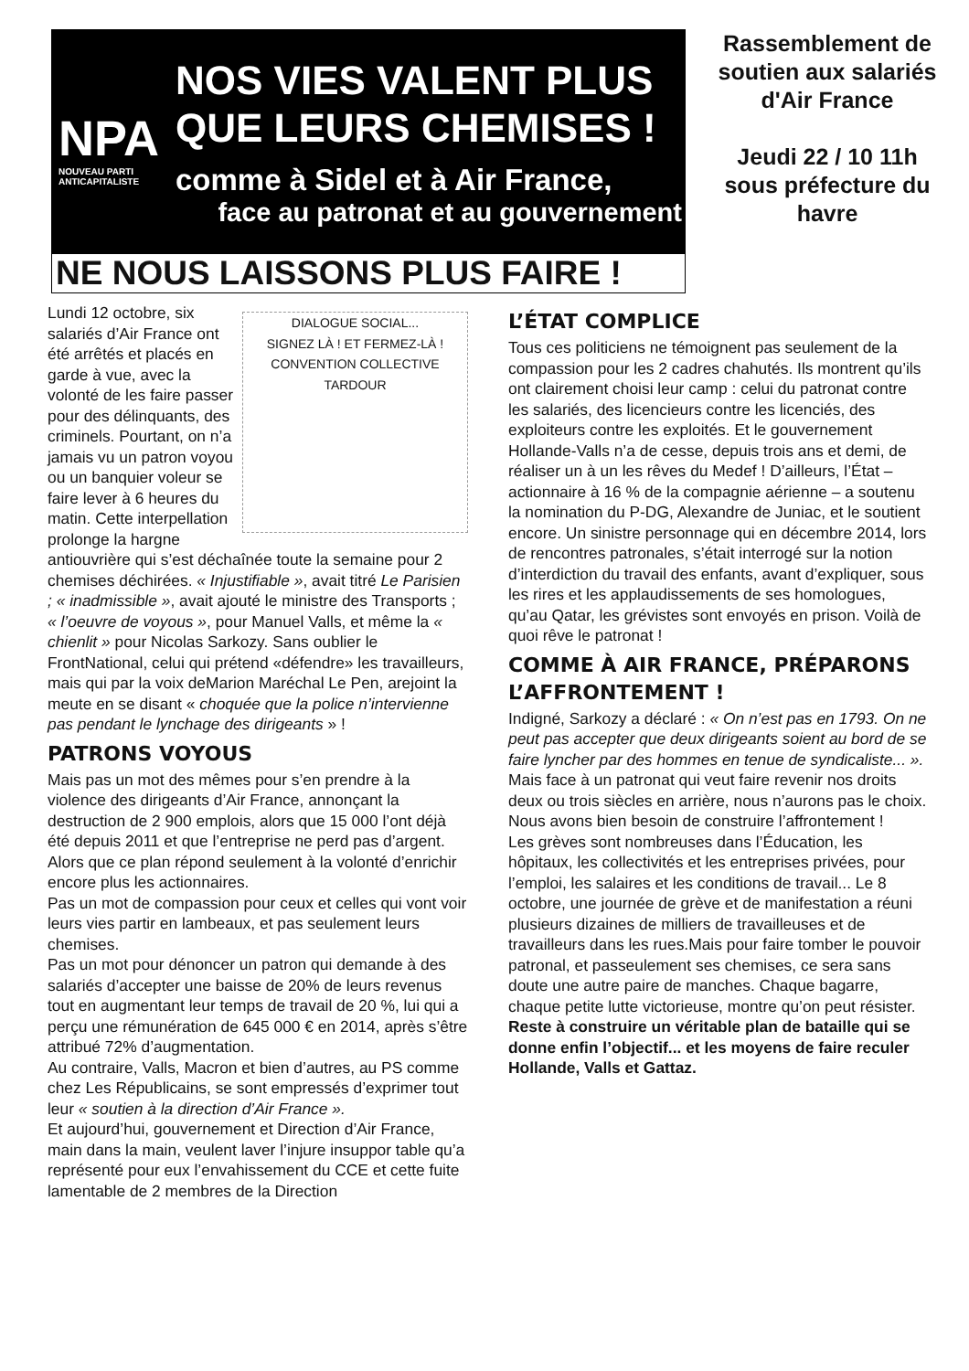NPA
NOUVEAU PARTI ANTICAPITALISTE
NOS VIES VALENT PLUS QUE LEURS CHEMISES !
comme à Sidel et à Air France,
face au patronat et au gouvernement
NE NOUS LAISSONS PLUS FAIRE !
Rassemblement de soutien aux salariés d'Air France
Jeudi 22 / 10 11h sous préfecture du havre
DIALOGUE SOCIAL...
SIGNEZ LÀ ! ET FERMEZ-LÀ !
CONVENTION COLLECTIVE
TARDOUR
Lundi 12 octobre, six salariés d’Air France ont été arrêtés et placés en garde à vue, avec la volonté de les faire passer pour des délinquants, des criminels. Pourtant, on n’a jamais vu un patron voyou ou un banquier voleur se faire lever à 6 heures du matin. Cette interpellation prolonge la hargne antiouvrière qui s’est déchaînée toute la semaine pour 2 chemises déchirées. « Injustifiable », avait titré Le Parisien ; « inadmissible », avait ajouté le ministre des Transports ; « l’oeuvre de voyous », pour Manuel Valls, et même la « chienlit » pour Nicolas Sarkozy. Sans oublier le FrontNational, celui qui prétend «défendre» les travailleurs, mais qui par la voix deMarion Maréchal Le Pen, arejoint la meute en se disant « choquée que la police n’intervienne pas pendant le lynchage des dirigeants » !
PATRONS VOYOUS
Mais pas un mot des mêmes pour s’en prendre à la violence des dirigeants d’Air France, annonçant la destruction de 2 900 emplois, alors que 15 000 l’ont déjà été depuis 2011 et que l’entreprise ne perd pas d’argent. Alors que ce plan répond seulement à la volonté d’enrichir encore plus les actionnaires.
Pas un mot de compassion pour ceux et celles qui vont voir leurs vies partir en lambeaux, et pas seulement leurs chemises.
Pas un mot pour dénoncer un patron qui demande à des salariés d’accepter une baisse de 20% de leurs revenus tout en augmentant leur temps de travail de 20 %, lui qui a perçu une rémunération de 645 000 € en 2014, après s’être attribué 72% d’augmentation.
Au contraire, Valls, Macron et bien d’autres, au PS comme chez Les Républicains, se sont empressés d’exprimer tout leur « soutien à la direction d’Air France ».
Et aujourd’hui, gouvernement et Direction d’Air France, main dans la main, veulent laver l’injure insuppor table qu’a représenté pour eux l’envahissement du CCE et cette fuite lamentable de 2 membres de la Direction
L’ÉTAT COMPLICE
Tous ces politiciens ne témoignent pas seulement de la compassion pour les 2 cadres chahutés. Ils montrent qu’ils ont clairement choisi leur camp : celui du patronat contre les salariés, des licencieurs contre les licenciés, des exploiteurs contre les exploités. Et le gouvernement Hollande-Valls n’a de cesse, depuis trois ans et demi, de réaliser un à un les rêves du Medef ! D’ailleurs, l’État – actionnaire à 16 % de la compagnie aérienne – a soutenu la nomination du P-DG, Alexandre de Juniac, et le soutient encore. Un sinistre personnage qui en décembre 2014, lors de rencontres patronales, s’était interrogé sur la notion d’interdiction du travail des enfants, avant d’expliquer, sous les rires et les applaudissements de ses homologues, qu’au Qatar, les grévistes sont envoyés en prison. Voilà de quoi rêve le patronat !
COMME À AIR FRANCE, PRÉPARONS L’AFFRONTEMENT !
Indigné, Sarkozy a déclaré : « On n’est pas en 1793. On ne peut pas accepter que deux dirigeants soient au bord de se faire lyncher par des hommes en tenue de syndicaliste... ». Mais face à un patronat qui veut faire revenir nos droits deux ou trois siècles en arrière, nous n’aurons pas le choix. Nous avons bien besoin de construire l’affrontement !
Les grèves sont nombreuses dans l’Éducation, les hôpitaux, les collectivités et les entreprises privées, pour l’emploi, les salaires et les conditions de travail... Le 8 octobre, une journée de grève et de manifestation a réuni plusieurs dizaines de milliers de travailleuses et de travailleurs dans les rues.Mais pour faire tomber le pouvoir patronal, et passeulement ses chemises, ce sera sans doute une autre paire de manches. Chaque bagarre, chaque petite lutte victorieuse, montre qu’on peut résister.
Reste à construire un véritable plan de bataille qui se donne enfin l’objectif... et les moyens de faire reculer Hollande, Valls et Gattaz.